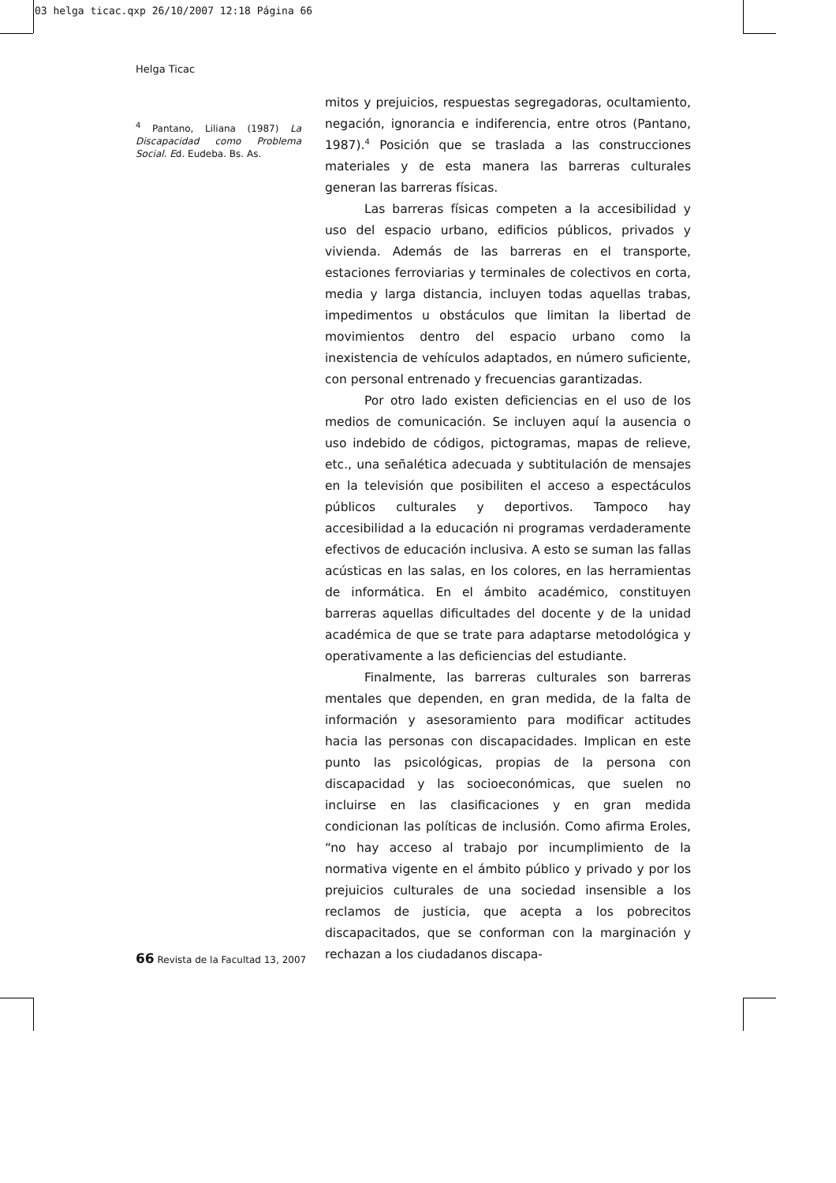03 helga ticac.qxp 26/10/2007 12:18 Página 66
Helga Ticac
<sup>4</sup> Pantano, Liliana (1987) La Discapacidad como Problema Social. Ed. Eudeba. Bs. As.
mitos y prejuicios, respuestas segregadoras, ocultamiento, negación, ignorancia e indiferencia, entre otros (Pantano, 1987).<sup>4</sup> Posición que se traslada a las construcciones materiales y de esta manera las barreras culturales generan las barreras físicas.
Las barreras físicas competen a la accesibilidad y uso del espacio urbano, edificios públicos, privados y vivienda. Además de las barreras en el transporte, estaciones ferroviarias y terminales de colectivos en corta, media y larga distancia, incluyen todas aquellas trabas, impedimentos u obstáculos que limitan la libertad de movimientos dentro del espacio urbano como la inexistencia de vehículos adaptados, en número suficiente, con personal entrenado y frecuencias garantizadas.
Por otro lado existen deficiencias en el uso de los medios de comunicación. Se incluyen aquí la ausencia o uso indebido de códigos, pictogramas, mapas de relieve, etc., una señalética adecuada y subtitulación de mensajes en la televisión que posibiliten el acceso a espectáculos públicos culturales y deportivos. Tampoco hay accesibilidad a la educación ni programas verdaderamente efectivos de educación inclusiva. A esto se suman las fallas acústicas en las salas, en los colores, en las herramientas de informática. En el ámbito académico, constituyen barreras aquellas dificultades del docente y de la unidad académica de que se trate para adaptarse metodológica y operativamente a las deficiencias del estudiante.
Finalmente, las barreras culturales son barreras mentales que dependen, en gran medida, de la falta de información y asesoramiento para modificar actitudes hacia las personas con discapacidades. Implican en este punto las psicológicas, propias de la persona con discapacidad y las socioeconómicas, que suelen no incluirse en las clasificaciones y en gran medida condicionan las políticas de inclusión. Como afirma Eroles, “no hay acceso al trabajo por incumplimiento de la normativa vigente en el ámbito público y privado y por los prejuicios culturales de una sociedad insensible a los reclamos de justicia, que acepta a los pobrecitos discapacitados, que se conforman con la marginación y rechazan a los ciudadanos discapa-
66 Revista de la Facultad 13, 2007